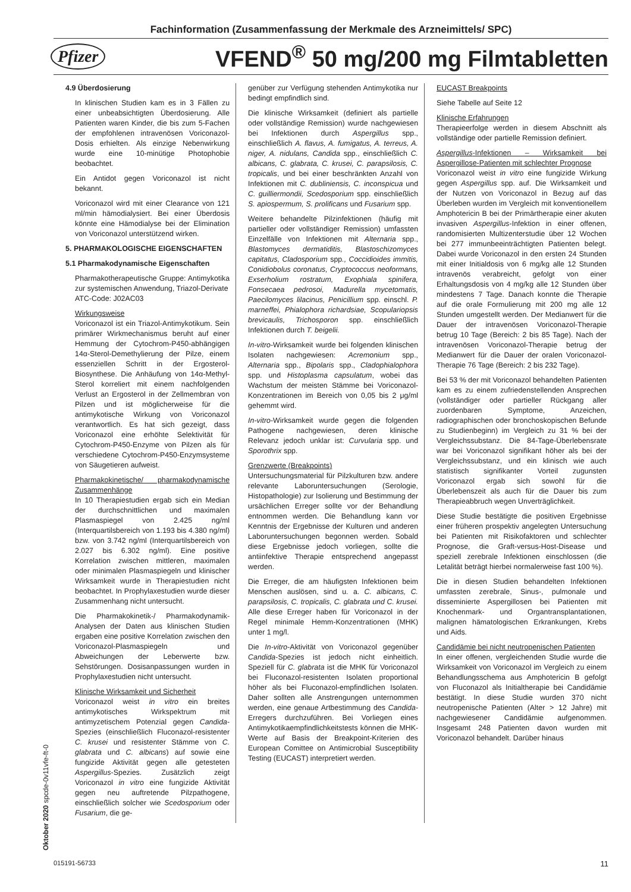Fachinformation (Zusammenfassung der Merkmale des Arzneimittels/ SPC)
Pfizer VFEND<sup>®</sup> 50 mg/200 mg Filmtabletten
4.9 Überdosierung
In klinischen Studien kam es in 3 Fällen zu einer unbeabsichtigten Überdosierung. Alle Patienten waren Kinder, die bis zum 5-Fachen der empfohlenen intravenösen Voriconazol-Dosis erhielten. Als einzige Nebenwirkung wurde eine 10-minütige Photophobie beobachtet.
Ein Antidot gegen Voriconazol ist nicht bekannt.
Voriconazol wird mit einer Clearance von 121 ml/min hämodialysiert. Bei einer Überdosis könnte eine Hämodialyse bei der Elimination von Voriconazol unterstützend wirken.
5. PHARMAKOLOGISCHE EIGENSCHAFTEN
5.1 Pharmakodynamische Eigenschaften
Pharmakotherapeutische Gruppe: Antimykotika zur systemischen Anwendung, Triazol-Derivate
ATC-Code: J02AC03
Wirkungsweise
Voriconazol ist ein Triazol-Antimykotikum. Sein primärer Wirkmechanismus beruht auf einer Hemmung der Cytochrom-P450-abhängigen 14α-Sterol-Demethylierung der Pilze, einem essenziellen Schritt in der Ergosterol-Biosynthese. Die Anhäufung von 14α-Methyl-Sterol korreliert mit einem nachfolgenden Verlust an Ergosterol in der Zellmembran von Pilzen und ist möglicherweise für die antimykotische Wirkung von Voriconazol verantwortlich. Es hat sich gezeigt, dass Voriconazol eine erhöhte Selektivität für Cytochrom-P450-Enzyme von Pilzen als für verschiedene Cytochrom-P450-Enzymsysteme von Säugetieren aufweist.
Pharmakokinetische/ pharmakodynamische Zusammenhänge
In 10 Therapiestudien ergab sich ein Median der durchschnittlichen und maximalen Plasmaspiegel von 2.425 ng/ml (Interquartilsbereich von 1.193 bis 4.380 ng/ml) bzw. von 3.742 ng/ml (Interquartilsbereich von 2.027 bis 6.302 ng/ml). Eine positive Korrelation zwischen mittleren, maximalen oder minimalen Plasmaspiegeln und klinischer Wirksamkeit wurde in Therapiestudien nicht beobachtet. In Prophylaxestudien wurde dieser Zusammenhang nicht untersucht.
Die Pharmakokinetik-/ Pharmakodynamik-Analysen der Daten aus klinischen Studien ergaben eine positive Korrelation zwischen den Voriconazol-Plasmaspiegeln und Abweichungen der Leberwerte bzw. Sehstörungen. Dosisanpassungen wurden in Prophylaxestudien nicht untersucht.
Klinische Wirksamkeit und Sicherheit
Voriconazol weist in vitro ein breites antimykotisches Wirkspektrum mit antimyzetischem Potenzial gegen Candida-Spezies (einschließlich Fluconazol-resistenter C. krusei und resistenter Stämme von C. glabrata und C. albicans) auf sowie eine fungizide Aktivität gegen alle getesteten Aspergillus-Spezies. Zusätzlich zeigt Voriconazol in vitro eine fungizide Aktivität gegen neu auftretende Pilzpathogene, einschließlich solcher wie Scedosporium oder Fusarium, die ge-
genüber zur Verfügung stehenden Antimykotika nur bedingt empfindlich sind.
Die klinische Wirksamkeit (definiert als partielle oder vollständige Remission) wurde nachgewiesen bei Infektionen durch Aspergillus spp., einschließlich A. flavus, A. fumigatus, A. terreus, A. niger, A. nidulans, Candida spp., einschließlich C. albicans, C. glabrata, C. krusei, C. parapsilosis, C. tropicalis, und bei einer beschränkten Anzahl von Infektionen mit C. dubliniensis, C. inconspicua und C. guilliermondii, Scedosporium spp. einschließlich S. apiospermum, S. prolificans und Fusarium spp.
Weitere behandelte Pilzinfektionen (häufig mit partieller oder vollständiger Remission) umfassten Einzelfälle von Infektionen mit Alternaria spp., Blastomyces dermatiditis, Blastoschizomyces capitatus, Cladosporium spp., Coccidioides immitis, Conidiobolus coronatus, Cryptococcus neoformans, Exserholium rostratum, Exophiala spinifera, Fonsecaea pedrosoi, Madurella mycetomatis, Paecilomyces lilacinus, Penicillium spp. einschl. P. marneffei, Phialophora richardsiae, Scopulariopsis brevicaulis, Trichosporon spp. einschließlich Infektionen durch T. beigelii.
In-vitro-Wirksamkeit wurde bei folgenden klinischen Isolaten nachgewiesen: Acremonium spp., Alternaria spp., Bipolaris spp., Cladophialophora spp. und Histoplasma capsulatum, wobei das Wachstum der meisten Stämme bei Voriconazol-Konzentrationen im Bereich von 0,05 bis 2 μg/ml gehemmt wird.
In-vitro-Wirksamkeit wurde gegen die folgenden Pathogene nachgewiesen, deren klinische Relevanz jedoch unklar ist: Curvularia spp. und Sporothrix spp.
Grenzwerte (Breakpoints)
Untersuchungsmaterial für Pilzkulturen bzw. andere relevante Laboruntersuchungen (Serologie, Histopathologie) zur Isolierung und Bestimmung der ursächlichen Erreger sollte vor der Behandlung entnommen werden. Die Behandlung kann vor Kenntnis der Ergebnisse der Kulturen und anderen Laboruntersuchungen begonnen werden. Sobald diese Ergebnisse jedoch vorliegen, sollte die antiinfektive Therapie entsprechend angepasst werden.
Die Erreger, die am häufigsten Infektionen beim Menschen auslösen, sind u. a. C. albicans, C. parapsilosis, C. tropicalis, C. glabrata und C. krusei. Alle diese Erreger haben für Voriconazol in der Regel minimale Hemm-Konzentrationen (MHK) unter 1 mg/l.
Die In-vitro-Aktivität von Voriconazol gegenüber Candida-Spezies ist jedoch nicht einheitlich. Speziell für C. glabrata ist die MHK für Voriconazol bei Fluconazol-resistenten Isolaten proportional höher als bei Fluconazol-empfindlichen Isolaten. Daher sollten alle Anstrengungen unternommen werden, eine genaue Artbestimmung des Candida-Erregers durchzuführen. Bei Vorliegen eines Antimykotikaempfindlichkeitstests können die MHK-Werte auf Basis der Breakpoint-Kriterien des European Comittee on Antimicrobial Susceptibility Testing (EUCAST) interpretiert werden.
EUCAST Breakpoints
Siehe Tabelle auf Seite 12
Klinische Erfahrungen
Therapieerfolge werden in diesem Abschnitt als vollständige oder partielle Remission definiert.
Aspergillus-Infektionen – Wirksamkeit bei Aspergillose-Patienten mit schlechter Prognose
Voriconazol weist in vitro eine fungizide Wirkung gegen Aspergillus spp. auf. Die Wirksamkeit und der Nutzen von Voriconazol in Bezug auf das Überleben wurden im Vergleich mit konventionellem Amphotericin B bei der Primärtherapie einer akuten invasiven Aspergillus-Infektion in einer offenen, randomisierten Multizenterstudie über 12 Wochen bei 277 immunbeeinträchtigten Patienten belegt. Dabei wurde Voriconazol in den ersten 24 Stunden mit einer Initialdosis von 6 mg/kg alle 12 Stunden intravenös verabreicht, gefolgt von einer Erhaltungsdosis von 4 mg/kg alle 12 Stunden über mindestens 7 Tage. Danach konnte die Therapie auf die orale Formulierung mit 200 mg alle 12 Stunden umgestellt werden. Der Medianwert für die Dauer der intravenösen Voriconazol-Therapie betrug 10 Tage (Bereich: 2 bis 85 Tage). Nach der intravenösen Voriconazol-Therapie betrug der Medianwert für die Dauer der oralen Voriconazol-Therapie 76 Tage (Bereich: 2 bis 232 Tage).
Bei 53 % der mit Voriconazol behandelten Patienten kam es zu einem zufriedenstellenden Ansprechen (vollständiger oder partieller Rückgang aller zuordenbaren Symptome, Anzeichen, radiographischen oder bronchoskopischen Befunde zu Studienbeginn) im Vergleich zu 31 % bei der Vergleichssubstanz. Die 84-Tage-Überlebensrate war bei Voriconazol signifikant höher als bei der Vergleichssubstanz, und ein klinisch wie auch statistisch signifikanter Vorteil zugunsten Voriconazol ergab sich sowohl für die Überlebenszeit als auch für die Dauer bis zum Therapieabbruch wegen Unverträglichkeit.
Diese Studie bestätigte die positiven Ergebnisse einer früheren prospektiv angelegten Untersuchung bei Patienten mit Risikofaktoren und schlechter Prognose, die Graft-versus-Host-Disease und speziell zerebrale Infektionen einschlossen (die Letalität beträgt hierbei normalerweise fast 100 %).
Die in diesen Studien behandelten Infektionen umfassten zerebrale, Sinus-, pulmonale und disseminierte Aspergillosen bei Patienten mit Knochenmark- und Organtransplantationen, malignen hämatologischen Erkrankungen, Krebs und Aids.
Candidämie bei nicht neutropenischen Patienten
In einer offenen, vergleichenden Studie wurde die Wirksamkeit von Voriconazol im Vergleich zu einem Behandlungsschema aus Amphotericin B gefolgt von Fluconazol als Initialtherapie bei Candidämie bestätigt. In diese Studie wurden 370 nicht neutropenische Patienten (Alter > 12 Jahre) mit nachgewiesener Candidämie aufgenommen. Insgesamt 248 Patienten davon wurden mit Voriconazol behandelt. Darüber hinaus
Oktober 2020 spcde-0v11vfe-ft-0
015191-56733 11